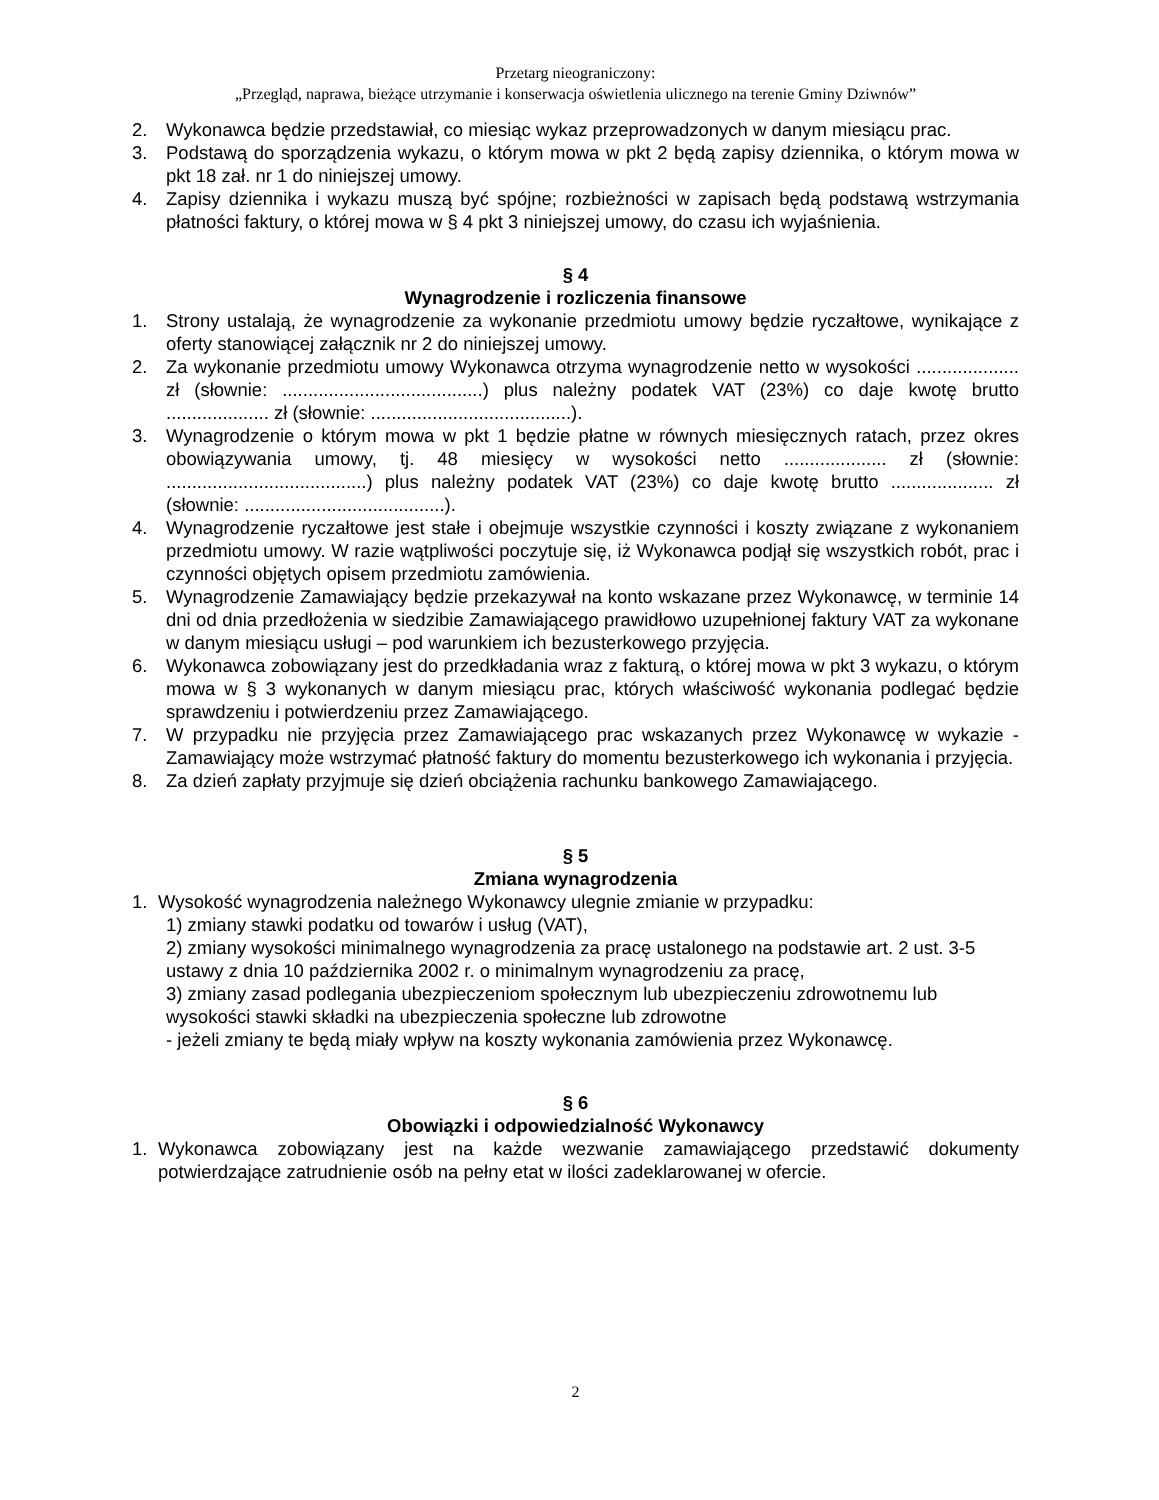Przetarg nieograniczony:
„Przegląd, naprawa, bieżące utrzymanie i konserwacja oświetlenia ulicznego na terenie Gminy Dziwnów”
2. Wykonawca będzie przedstawiał, co miesiąc wykaz przeprowadzonych w danym miesiącu prac.
3. Podstawą do sporządzenia wykazu, o którym mowa w pkt 2 będą zapisy dziennika, o którym mowa w pkt 18 zał. nr 1 do niniejszej umowy.
4. Zapisy dziennika i wykazu muszą być spójne; rozbieżności w zapisach będą podstawą wstrzymania płatności faktury, o której mowa w § 4 pkt 3 niniejszej umowy, do czasu ich wyjaśnienia.
§ 4
Wynagrodzenie i rozliczenia finansowe
1. Strony ustalają, że wynagrodzenie za wykonanie przedmiotu umowy będzie ryczałtowe, wynikające z oferty stanowiącej załącznik nr 2 do niniejszej umowy.
2. Za wykonanie przedmiotu umowy Wykonawca otrzyma wynagrodzenie netto w wysokości .................... zł (słownie: .......................................) plus należny podatek VAT (23%) co daje kwotę brutto .................... zł (słownie: .......................................).
3. Wynagrodzenie o którym mowa w pkt 1 będzie płatne w równych miesięcznych ratach, przez okres obowiązywania umowy, tj. 48 miesięcy w wysokości netto .................... zł (słownie: .......................................) plus należny podatek VAT (23%) co daje kwotę brutto .................... zł (słownie: .......................................).
4. Wynagrodzenie ryczałtowe jest stałe i obejmuje wszystkie czynności i koszty związane z wykonaniem przedmiotu umowy. W razie wątpliwości poczytuje się, iż Wykonawca podjął się wszystkich robót, prac i czynności objętych opisem przedmiotu zamówienia.
5. Wynagrodzenie Zamawiający będzie przekazywał na konto wskazane przez Wykonawcę, w terminie 14 dni od dnia przedłożenia w siedzibie Zamawiającego prawidłowo uzupełnionej faktury VAT za wykonane w danym miesiącu usługi – pod warunkiem ich bezusterkowego przyjęcia.
6. Wykonawca zobowiązany jest do przedkładania wraz z fakturą, o której mowa w pkt 3 wykazu, o którym mowa w § 3 wykonanych w danym miesiącu prac, których właściwość wykonania podlegać będzie sprawdzeniu i potwierdzeniu przez Zamawiającego.
7. W przypadku nie przyjęcia przez Zamawiającego prac wskazanych przez Wykonawcę w wykazie - Zamawiający może wstrzymać płatność faktury do momentu bezusterkowego ich wykonania i przyjęcia.
8. Za dzień zapłaty przyjmuje się dzień obciążenia rachunku bankowego Zamawiającego.
§ 5
Zmiana wynagrodzenia
1. Wysokość wynagrodzenia należnego Wykonawcy ulegnie zmianie w przypadku:
1) zmiany stawki podatku od towarów i usług (VAT),
2) zmiany wysokości minimalnego wynagrodzenia za pracę ustalonego na podstawie art. 2 ust. 3-5 ustawy z dnia 10 października 2002 r. o minimalnym wynagrodzeniu za pracę,
3) zmiany zasad podlegania ubezpieczeniom społecznym lub ubezpieczeniu zdrowotnemu lub wysokości stawki składki na ubezpieczenia społeczne lub zdrowotne
- jeżeli zmiany te będą miały wpływ na koszty wykonania zamówienia przez Wykonawcę.
§ 6
Obowiązki i odpowiedzialność Wykonawcy
1. Wykonawca zobowiązany jest na każde wezwanie zamawiającego przedstawić dokumenty potwierdzające zatrudnienie osób na pełny etat w ilości zadeklarowanej w ofercie.
2